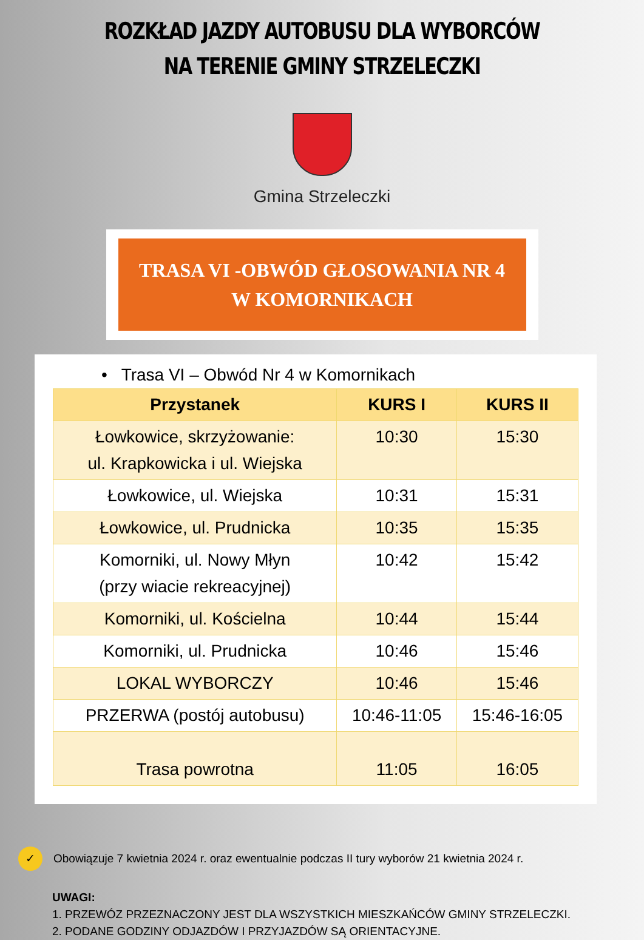ROZKŁAD JAZDY AUTOBUSU DLA WYBORCÓW
NA TERENIE GMINY STRZELECZKI
Gmina Strzeleczki
TRASA VI -OBWÓD GŁOSOWANIA NR 4
W KOMORNIKACH
• Trasa VI – Obwód Nr 4 w Komornikach
| Przystanek | KURS I | KURS II |
| --- | --- | --- |
| Łowkowice, skrzyżowanie: ul. Krapkowicka i ul. Wiejska | 10:30 | 15:30 |
| Łowkowice, ul. Wiejska | 10:31 | 15:31 |
| Łowkowice, ul. Prudnicka | 10:35 | 15:35 |
| Komorniki, ul. Nowy Młyn (przy wiacie rekreacyjnej) | 10:42 | 15:42 |
| Komorniki, ul. Kościelna | 10:44 | 15:44 |
| Komorniki, ul. Prudnicka | 10:46 | 15:46 |
| LOKAL WYBORCZY | 10:46 | 15:46 |
| PRZERWA (postój autobusu) | 10:46-11:05 | 15:46-16:05 |
| Trasa powrotna | 11:05 | 16:05 |
✓ Obowiązuje 7 kwietnia 2024 r. oraz ewentualnie podczas II tury wyborów 21 kwietnia 2024 r.
UWAGI:
1. PRZEWÓZ PRZEZNACZONY JEST DLA WSZYSTKICH MIESZKAŃCÓW GMINY STRZELECZKI.
2. PODANE GODZINY ODJAZDÓW I PRZYJAZDÓW SĄ ORIENTACYJNE.